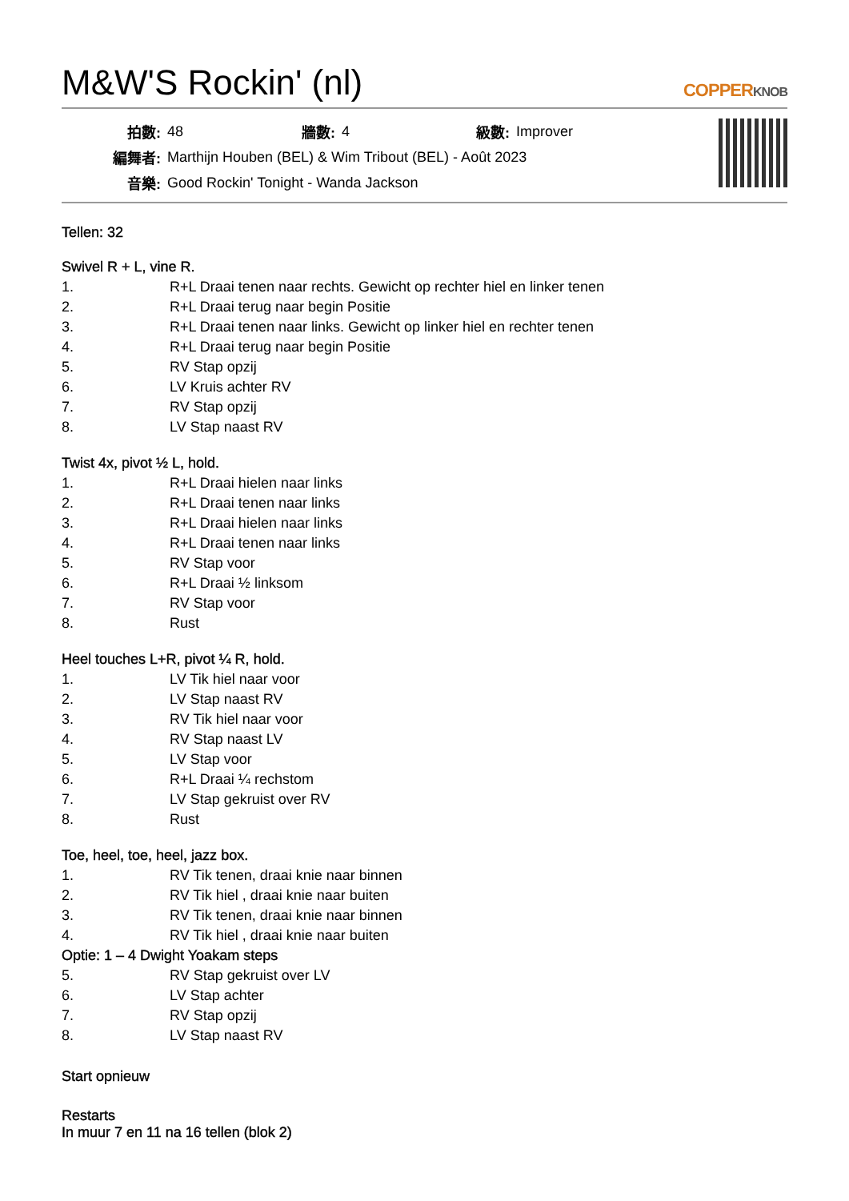M&W'S Rockin' (nl)
COPPERKNOB
| 拍數: | 48 | 牆數: | 4 | 級數: | Improver |
| 編舞者: | Marthijn Houben (BEL) & Wim Tribout (BEL) - Août 2023 | | | | |
| 音樂: | Good Rockin' Tonight - Wanda Jackson | | | | |
Tellen: 32
Swivel R + L, vine R.
| 1. | R+L Draai tenen naar rechts. Gewicht op rechter hiel en linker tenen |
| 2. | R+L Draai terug naar begin Positie |
| 3. | R+L Draai tenen naar links. Gewicht op linker hiel en rechter tenen |
| 4. | R+L Draai terug naar begin Positie |
| 5. | RV Stap opzij |
| 6. | LV Kruis achter RV |
| 7. | RV Stap opzij |
| 8. | LV Stap naast RV |
Twist 4x, pivot ½ L, hold.
| 1. | R+L Draai hielen naar links |
| 2. | R+L Draai tenen naar links |
| 3. | R+L Draai hielen naar links |
| 4. | R+L Draai tenen naar links |
| 5. | RV Stap voor |
| 6. | R+L Draai ½ linksom |
| 7. | RV Stap voor |
| 8. | Rust |
Heel touches L+R, pivot ¼ R, hold.
| 1. | LV Tik hiel naar voor |
| 2. | LV Stap naast RV |
| 3. | RV Tik hiel naar voor |
| 4. | RV Stap naast LV |
| 5. | LV Stap voor |
| 6. | R+L Draai ¼ rechstom |
| 7. | LV Stap gekruist over RV |
| 8. | Rust |
Toe, heel, toe, heel, jazz box.
| 1. | RV Tik tenen, draai knie naar binnen |
| 2. | RV Tik hiel , draai knie naar buiten |
| 3. | RV Tik tenen, draai knie naar binnen |
| 4. | RV Tik hiel , draai knie naar buiten |
| Optie: 1 – 4 Dwight Yoakam steps | |
| 5. | RV Stap gekruist over LV |
| 6. | LV Stap achter |
| 7. | RV Stap opzij |
| 8. | LV Stap naast RV |
Start opnieuw
Restarts
In muur 7 en 11 na 16 tellen (blok 2)